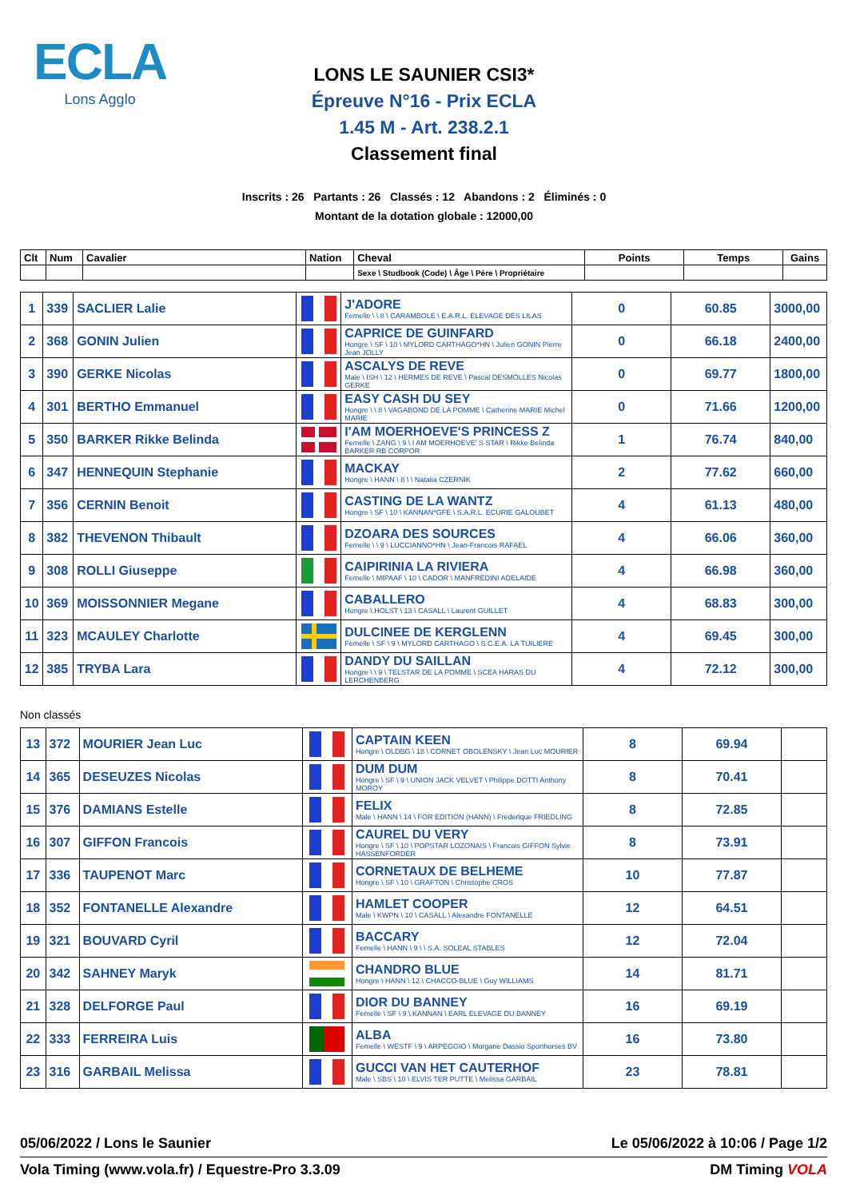ECLA
Lons Agglo
LONS LE SAUNIER CSI3*
Épreuve N°16 - Prix ECLA
1.45 M - Art. 238.2.1
Classement final
Inscrits : 26 Partants : 26 Classés : 12 Abandons : 2 Éliminés : 0
Montant de la dotation globale : 12000,00
| Clt | Num | Cavalier | Nation | Cheval | Points | Temps | Gains |
| --- | --- | --- | --- | --- | --- | --- | --- |
| | | | | Sexe \ Studbook (Code) \ Âge \ Père \ Propriétaire | | | |
| 1 | 339 | SACLIER Lalie | | J'ADORE Femelle \ \ 8 \ CARAMBOLE \ E.A.R.L. ELEVAGE DES LILAS | 0 | 60.85 | 3000,00 |
| 2 | 368 | GONIN Julien | | CAPRICE DE GUINFARD Hongre \ SF \ 10 \ MYLORD CARTHAGO*HN \ Julien GONIN Pierre Jean JOLLY | 0 | 66.18 | 2400,00 |
| 3 | 390 | GERKE Nicolas | | ASCALYS DE REVE Male \ ISH \ 12 \ HERMES DE REVE \ Pascal DESMOLLES Nicolas GERKE | 0 | 69.77 | 1800,00 |
| 4 | 301 | BERTHO Emmanuel | | EASY CASH DU SEY Hongre \ \ 8 \ VAGABOND DE LA POMME \ Catherine MARIE Michel MARIE | 0 | 71.66 | 1200,00 |
| 5 | 350 | BARKER Rikke Belinda | | I'AM MOERHOEVE'S PRINCESS Z Femelle \ ZANG \ 9 \ I AM MOERHOEVE' S STAR \ Rikke Belinda BARKER RB CORPOR | 1 | 76.74 | 840,00 |
| 6 | 347 | HENNEQUIN Stephanie | | MACKAY Hongre \ HANN \ 8 \ \ Natalia CZERNIK | 2 | 77.62 | 660,00 |
| 7 | 356 | CERNIN Benoit | | CASTING DE LA WANTZ Hongre \ SF \ 10 \ KANNAN*GFE \ S.A.R.L. ECURIE GALOUBET | 4 | 61.13 | 480,00 |
| 8 | 382 | THEVENON Thibault | | DZOARA DES SOURCES Femelle \ \ 9 \ LUCCIANNO*HN \ Jean-Francois RAFAEL | 4 | 66.06 | 360,00 |
| 9 | 308 | ROLLI Giuseppe | | CAIPIRINIA LA RIVIERA Femelle \ MIPAAF \ 10 \ CADOR \ MANFREDINI ADELAIDE | 4 | 66.98 | 360,00 |
| 10 | 369 | MOISSONNIER Megane | | CABALLERO Hongre \ HOLST \ 13 \ CASALL \ Laurent GUILLET | 4 | 68.83 | 300,00 |
| 11 | 323 | MCAULEY Charlotte | | DULCINEE DE KERGLENN Femelle \ SF \ 9 \ MYLORD CARTHAGO \ S.C.E.A. LA TUILIERE | 4 | 69.45 | 300,00 |
| 12 | 385 | TRYBA Lara | | DANDY DU SAILLAN Hongre \ \ 9 \ TELSTAR DE LA POMME \ SCEA HARAS DU LERCHENBERG | 4 | 72.12 | 300,00 |
Non classés
| 13 | 372 | MOURIER Jean Luc | | CAPTAIN KEEN Hongre \ OLDBG \ 18 \ CORNET OBOLENSKY \ Jean Luc MOURIER | 8 | 69.94 | |
| 14 | 365 | DESEUZES Nicolas | | DUM DUM Hongre \ SF \ 9 \ UNION JACK VELVET \ Philippe DOTTI Anthony MOROY | 8 | 70.41 | |
| 15 | 376 | DAMIANS Estelle | | FELIX Male \ HANN \ 14 \ FOR EDITION (HANN) \ Frederique FRIEDLING | 8 | 72.85 | |
| 16 | 307 | GIFFON Francois | | CAUREL DU VERY Hongre \ SF \ 10 \ POPSTAR LOZONAIS \ Francois GIFFON Sylvie HASSENFORDER | 8 | 73.91 | |
| 17 | 336 | TAUPENOT Marc | | CORNETAUX DE BELHEME Hongre \ SF \ 10 \ GRAFTON \ Christophe CROS | 10 | 77.87 | |
| 18 | 352 | FONTANELLE Alexandre | | HAMLET COOPER Male \ KWPN \ 10 \ CASALL \ Alexandre FONTANELLE | 12 | 64.51 | |
| 19 | 321 | BOUVARD Cyril | | BACCARY Femelle \ HANN \ 9 \ \ S.A. SOLEAL STABLES | 12 | 72.04 | |
| 20 | 342 | SAHNEY Maryk | | CHANDRO BLUE Hongre \ HANN \ 12 \ CHACCO-BLUE \ Guy WILLIAMS | 14 | 81.71 | |
| 21 | 328 | DELFORGE Paul | | DIOR DU BANNEY Femelle \ SF \ 9 \ KANNAN \ EARL ELEVAGE DU BANNEY | 16 | 69.19 | |
| 22 | 333 | FERREIRA Luis | | ALBA Femelle \ WESTF \ 9 \ ARPEGGIO \ Morgane Dassio Sporthorses BV | 16 | 73.80 | |
| 23 | 316 | GARBAIL Melissa | | GUCCI VAN HET CAUTERHOF Male \ SBS \ 10 \ ELVIS TER PUTTE \ Melissa GARBAIL | 23 | 78.81 | |
05/06/2022 / Lons le Saunier Le 05/06/2022 à 10:06 / Page 1/2
Vola Timing (www.vola.fr) / Equestre-Pro 3.3.09 DM Timing VOLA